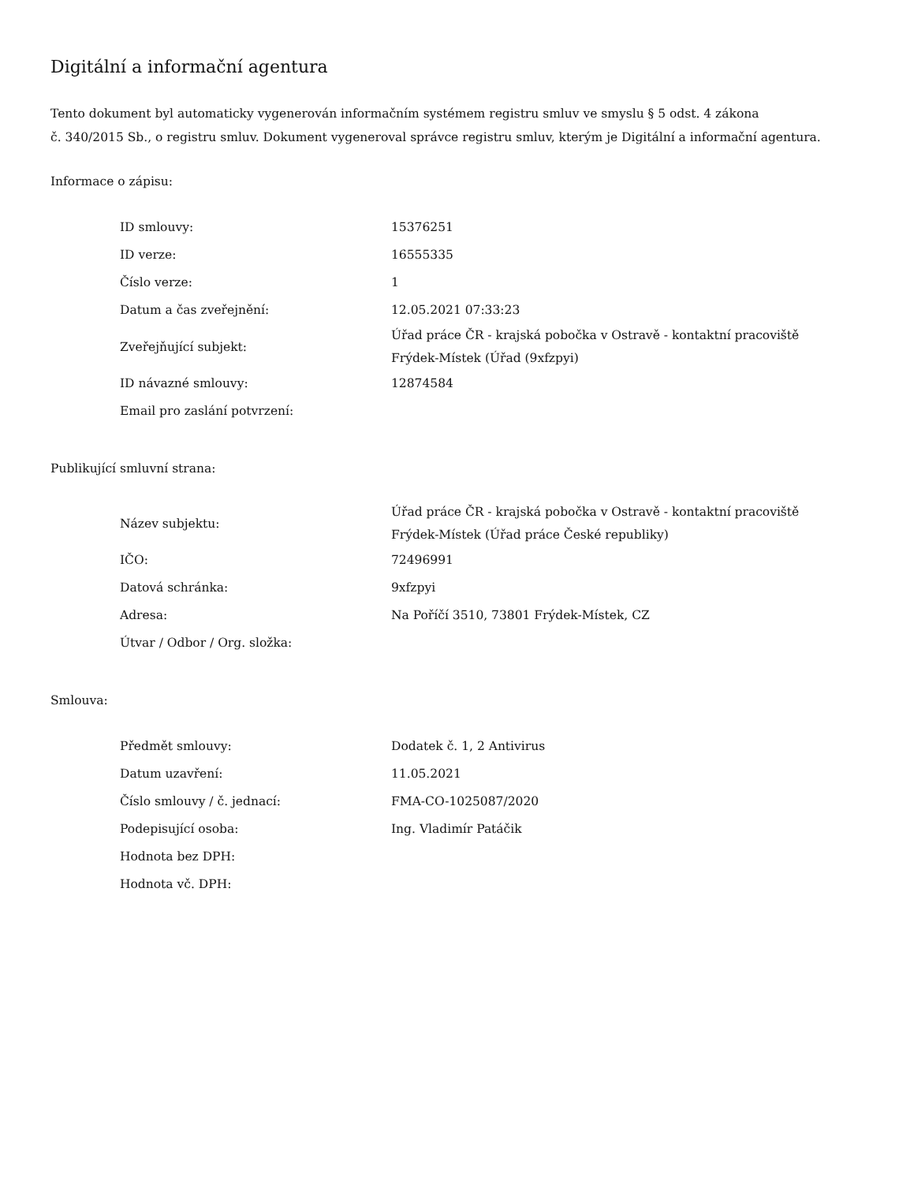Digitální a informační agentura
Tento dokument byl automaticky vygenerován informačním systémem registru smluv ve smyslu § 5 odst. 4 zákona
č. 340/2015 Sb., o registru smluv. Dokument vygeneroval správce registru smluv, kterým je Digitální a informační agentura.
Informace o zápisu:
| ID smlouvy: | 15376251 |
| ID verze: | 16555335 |
| Číslo verze: | 1 |
| Datum a čas zveřejnění: | 12.05.2021 07:33:23 |
| Zveřejňující subjekt: | Úřad práce ČR - krajská pobočka v Ostravě - kontaktní pracoviště Frýdek-Místek (Úřad (9xfzpyi) |
| ID návazné smlouvy: | 12874584 |
| Email pro zaslání potvrzení: | |
Publikující smluvní strana:
| Název subjektu: | Úřad práce ČR - krajská pobočka v Ostravě - kontaktní pracoviště Frýdek-Místek (Úřad práce České republiky) |
| IČO: | 72496991 |
| Datová schránka: | 9xfzpyi |
| Adresa: | Na Poříčí 3510, 73801 Frýdek-Místek, CZ |
| Útvar / Odbor / Org. složka: | |
Smlouva:
| Předmět smlouvy: | Dodatek č. 1, 2 Antivirus |
| Datum uzavření: | 11.05.2021 |
| Číslo smlouvy / č. jednací: | FMA-CO-1025087/2020 |
| Podepisující osoba: | Ing. Vladimír Patáčik |
| Hodnota bez DPH: | |
| Hodnota vč. DPH: | |